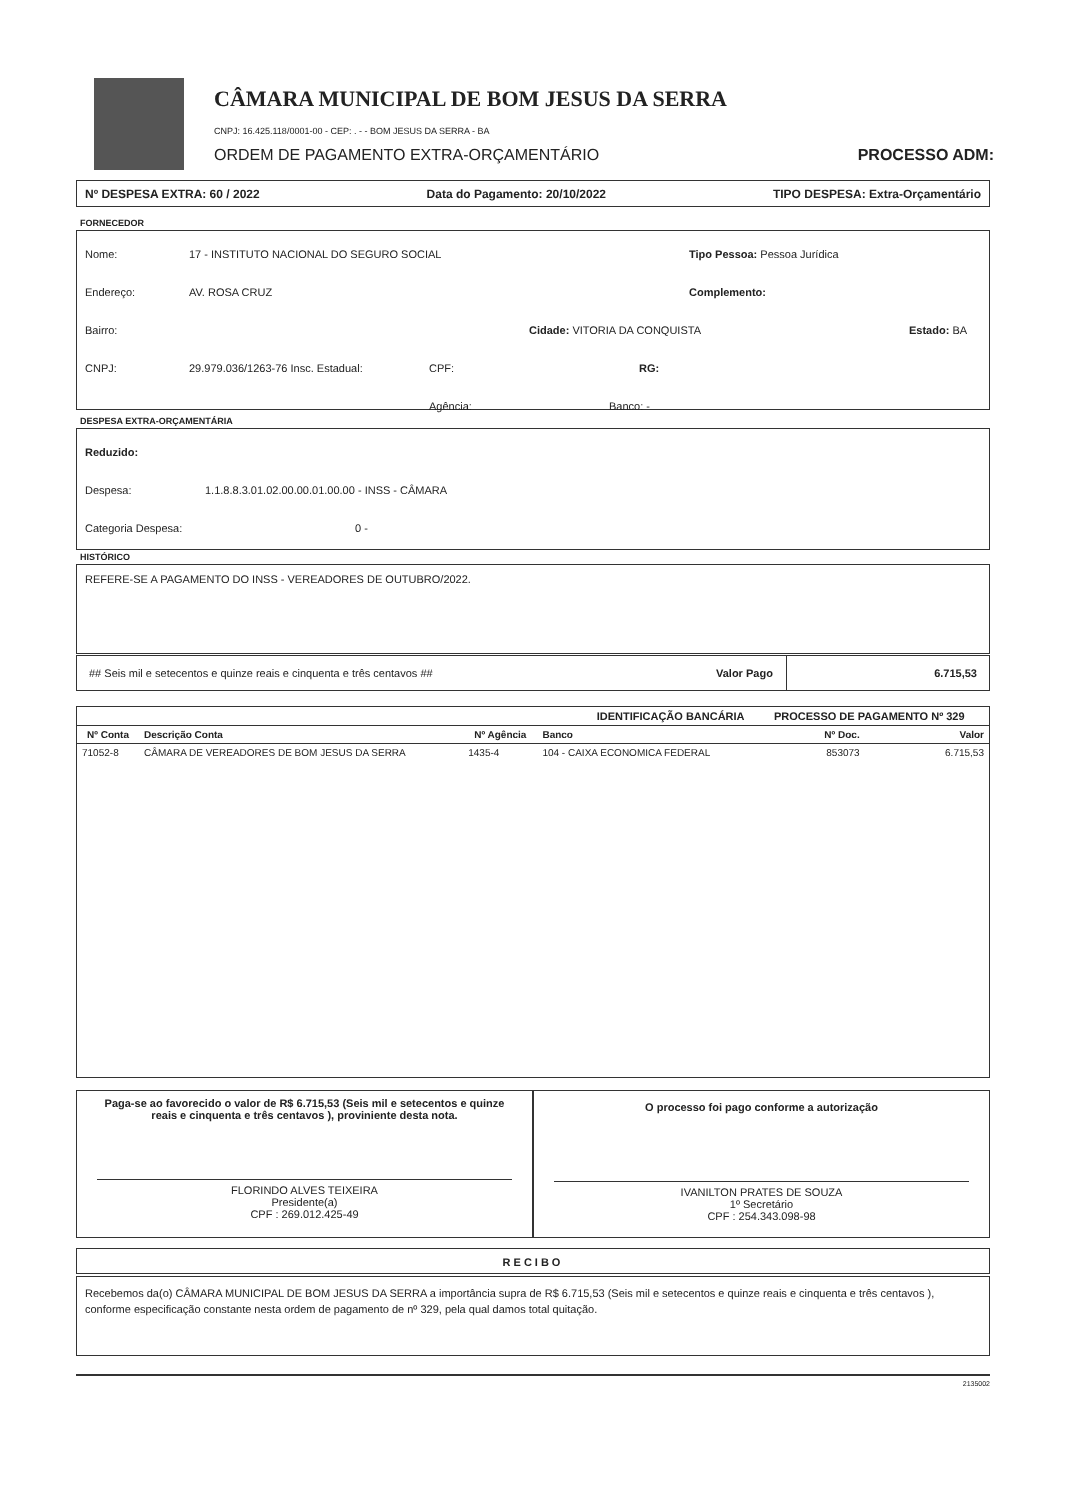CÂMARA MUNICIPAL DE BOM JESUS DA SERRA
CNPJ: 16.425.118/0001-00 - CEP: . - - BOM JESUS DA SERRA - BA
ORDEM DE PAGAMENTO EXTRA-ORÇAMENTÁRIO PROCESSO ADM:
Nº DESPESA EXTRA: 60 / 2022 Data do Pagamento: 20/10/2022 TIPO DESPESA: Extra-Orçamentário
FORNECEDOR
Nome: 17 - INSTITUTO NACIONAL DO SEGURO SOCIAL Tipo Pessoa: Pessoa Jurídica
Endereço: AV. ROSA CRUZ Complemento:
Bairro: Cidade: VITORIA DA CONQUISTA Estado: BA
CNPJ: 29.979.036/1263-76 Insc. Estadual: CPF: RG:
Agência: Banco: -
DESPESA EXTRA-ORÇAMENTÁRIA
Reduzido:
Despesa: 1.1.8.8.3.01.02.00.00.01.00.00 - INSS - CÂMARA
Categoria Despesa: 0 -
HISTÓRICO
REFERE-SE A PAGAMENTO DO INSS - VEREADORES DE OUTUBRO/2022.
## Seis mil e setecentos e quinze reais e cinquenta e três centavos ## Valor Pago 6.715,53
| IDENTIFICAÇÃO BANCÁRIA | | | | PROCESSO DE PAGAMENTO Nº 329 | |
| --- | --- | --- | --- | --- | --- |
| Nº Conta | Descrição Conta | Nº Agência | Banco | Nº Doc. | Valor |
| 71052-8 | CÂMARA DE VEREADORES DE BOM JESUS DA SERRA | 1435-4 | 104 - CAIXA ECONOMICA FEDERAL | 853073 | 6.715,53 |
Paga-se ao favorecido o valor de R$ 6.715,53 (Seis mil e setecentos e quinze reais e cinquenta e três centavos ), proviniente desta nota.
FLORINDO ALVES TEIXEIRA
Presidente(a)
CPF : 269.012.425-49
O processo foi pago conforme a autorização
IVANILTON PRATES DE SOUZA
1º Secretário
CPF : 254.343.098-98
RECIBO
Recebemos da(o) CÂMARA MUNICIPAL DE BOM JESUS DA SERRA a importância supra de R$ 6.715,53 (Seis mil e setecentos e quinze reais e cinquenta e três centavos ), conforme especificação constante nesta ordem de pagamento de nº 329, pela qual damos total quitação.
2135002